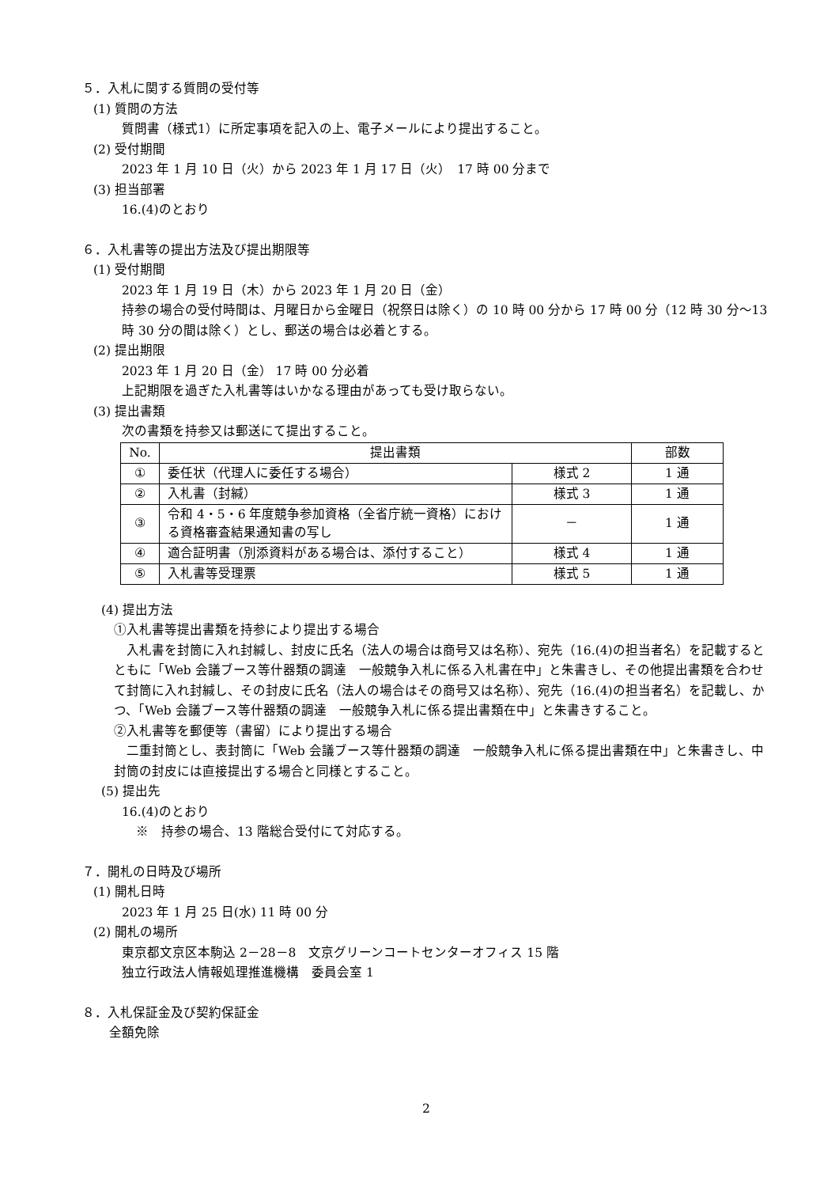５．入札に関する質問の受付等
(1) 質問の方法
質問書（様式1）に所定事項を記入の上、電子メールにより提出すること。
(2) 受付期間
2023 年 1 月 10 日（火）から 2023 年 1 月 17 日（火）　17 時 00 分まで
(3) 担当部署
16.(4)のとおり
６．入札書等の提出方法及び提出期限等
(1) 受付期間
2023 年 1 月 19 日（木）から 2023 年 1 月 20 日（金）
持参の場合の受付時間は、月曜日から金曜日（祝祭日は除く）の 10 時 00 分から 17 時 00 分（12 時 30 分～13 時 30 分の間は除く）とし、郵送の場合は必着とする。
(2) 提出期限
2023 年 1 月 20 日（金） 17 時 00 分必着
上記期限を過ぎた入札書等はいかなる理由があっても受け取らない。
(3) 提出書類
次の書類を持参又は郵送にて提出すること。
| No. | 提出書類 | | 部数 |
| --- | --- | --- | --- |
| ① | 委任状（代理人に委任する場合） | 様式 2 | 1 通 |
| ② | 入札書（封緘） | 様式 3 | 1 通 |
| ③ | 令和 4・5・6 年度競争参加資格（全省庁統一資格）における資格審査結果通知書の写し | － | 1 通 |
| ④ | 適合証明書（別添資料がある場合は、添付すること） | 様式 4 | 1 通 |
| ⑤ | 入札書等受理票 | 様式 5 | 1 通 |
(4) 提出方法
①入札書等提出書類を持参により提出する場合
　入札書を封筒に入れ封緘し、封皮に氏名（法人の場合は商号又は名称）、宛先（16.(4)の担当者名）を記載するとともに「Web 会議ブース等什器類の調達　一般競争入札に係る入札書在中」と朱書きし、その他提出書類を合わせて封筒に入れ封緘し、その封皮に氏名（法人の場合はその商号又は名称）、宛先（16.(4)の担当者名）を記載し、かつ、「Web 会議ブース等什器類の調達　一般競争入札に係る提出書類在中」と朱書きすること。
②入札書等を郵便等（書留）により提出する場合
　二重封筒とし、表封筒に「Web 会議ブース等什器類の調達　一般競争入札に係る提出書類在中」と朱書きし、中封筒の封皮には直接提出する場合と同様とすること。
(5) 提出先
16.(4)のとおり
※　持参の場合、13 階総合受付にて対応する。
７．開札の日時及び場所
(1) 開札日時
2023 年 1 月 25 日(水) 11 時 00 分
(2) 開札の場所
東京都文京区本駒込 2－28－8　文京グリーンコートセンターオフィス 15 階
独立行政法人情報処理推進機構　委員会室 1
８．入札保証金及び契約保証金
全額免除
2